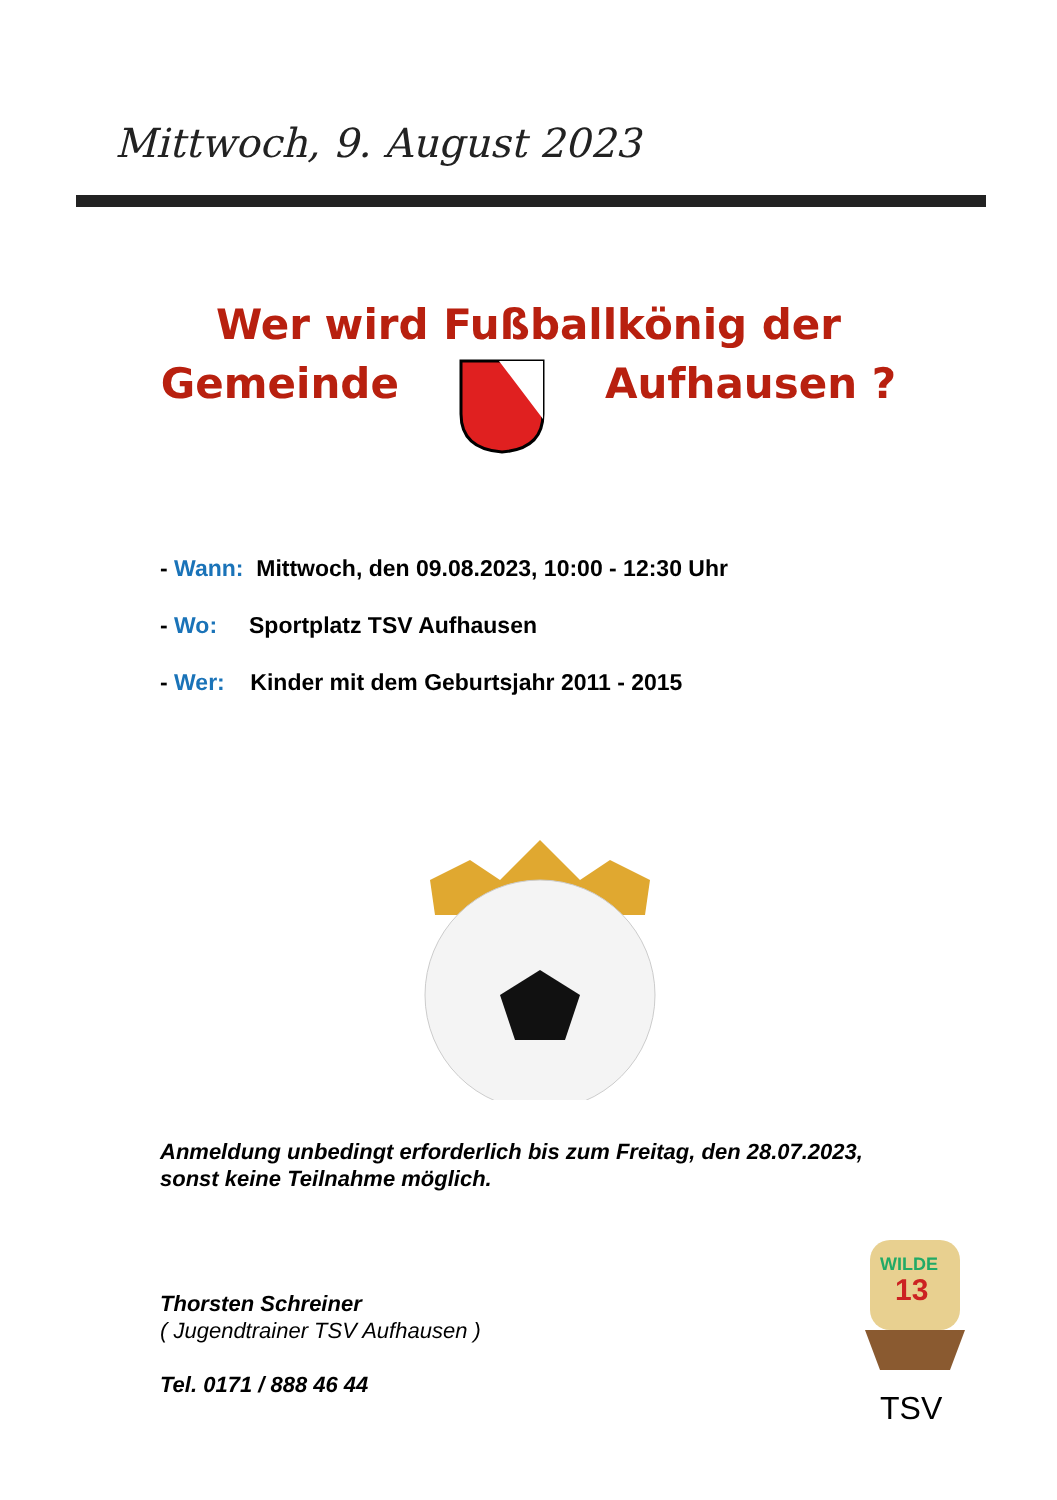Mittwoch, 9. August 2023
Wer wird Fußballkönig der
Gemeinde Aufhausen ?
- Wann: Mittwoch, den 09.08.2023, 10:00 - 12:30 Uhr
- Wo: Sportplatz TSV Aufhausen
- Wer: Kinder mit dem Geburtsjahr 2011 - 2015
Anmeldung unbedingt erforderlich bis zum Freitag, den 28.07.2023,
sonst keine Teilnahme möglich.
Thorsten Schreiner
( Jugendtrainer TSV Aufhausen )
Tel. 0171 / 888 46 44
WILDE
13
TSV